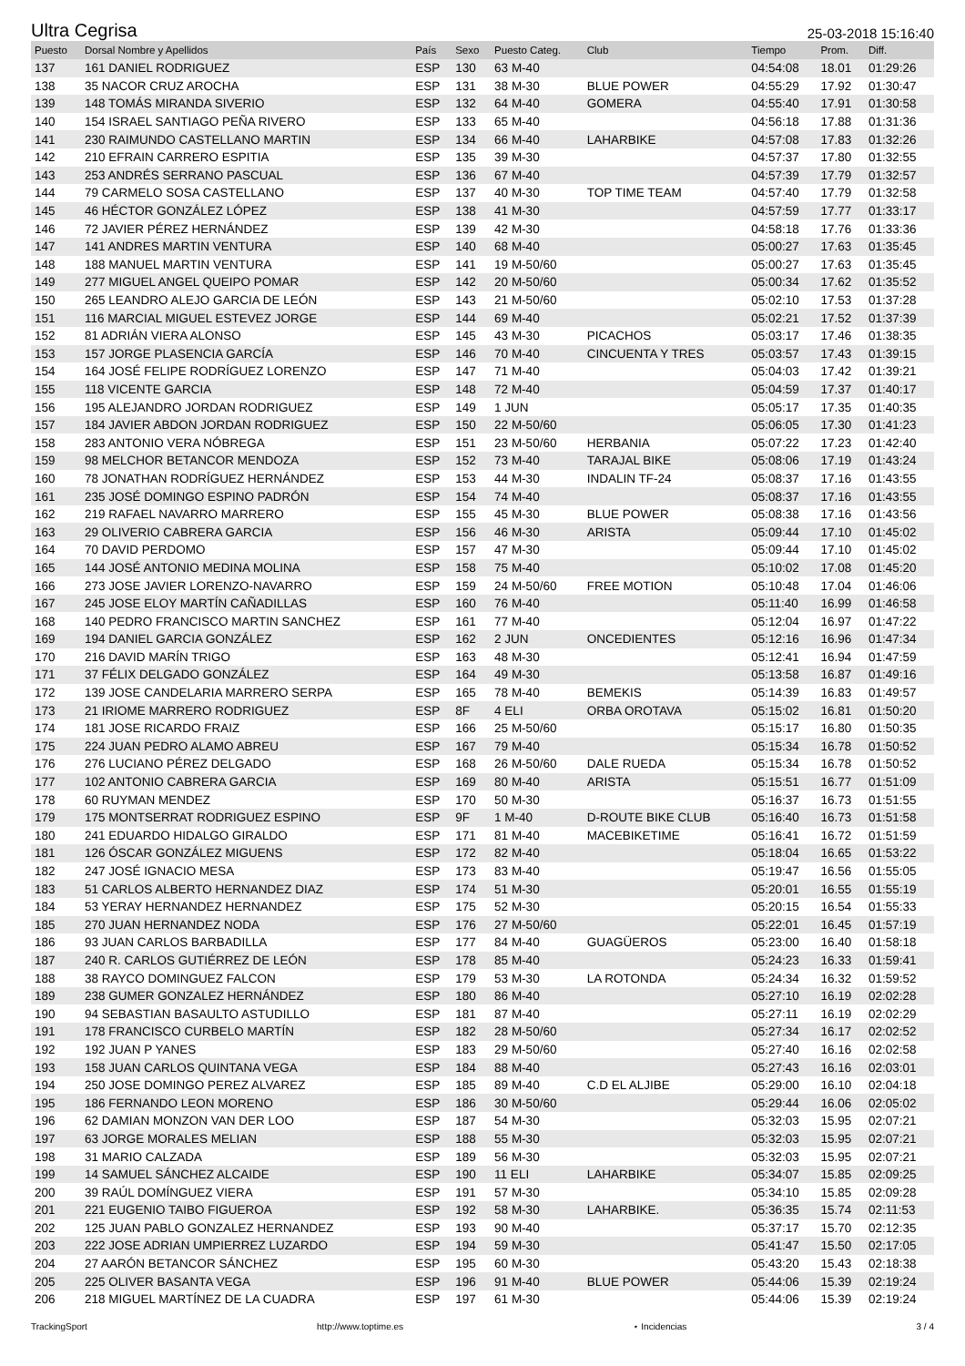Ultra Cegrisa
25-03-2018 15:16:40
| Puesto | Dorsal Nombre y Apellidos | País | Sexo | Puesto Categ. | Club | Tiempo | Prom. | Diff. |
| --- | --- | --- | --- | --- | --- | --- | --- | --- |
| 137 | 161 DANIEL RODRIGUEZ | ESP | 130 | 63 M-40 | | 04:54:08 | 18.01 | 01:29:26 |
| 138 | 35 NACOR CRUZ AROCHA | ESP | 131 | 38 M-30 | BLUE POWER | 04:55:29 | 17.92 | 01:30:47 |
| 139 | 148 TOMÁS MIRANDA SIVERIO | ESP | 132 | 64 M-40 | GOMERA | 04:55:40 | 17.91 | 01:30:58 |
| 140 | 154 ISRAEL SANTIAGO PEÑA RIVERO | ESP | 133 | 65 M-40 | | 04:56:18 | 17.88 | 01:31:36 |
| 141 | 230 RAIMUNDO CASTELLANO MARTIN | ESP | 134 | 66 M-40 | LAHARBIKE | 04:57:08 | 17.83 | 01:32:26 |
| 142 | 210 EFRAIN CARRERO ESPITIA | ESP | 135 | 39 M-30 | | 04:57:37 | 17.80 | 01:32:55 |
| 143 | 253 ANDRÉS SERRANO PASCUAL | ESP | 136 | 67 M-40 | | 04:57:39 | 17.79 | 01:32:57 |
| 144 | 79 CARMELO SOSA CASTELLANO | ESP | 137 | 40 M-30 | TOP TIME TEAM | 04:57:40 | 17.79 | 01:32:58 |
| 145 | 46 HÉCTOR GONZÁLEZ LÓPEZ | ESP | 138 | 41 M-30 | | 04:57:59 | 17.77 | 01:33:17 |
| 146 | 72 JAVIER PÉREZ HERNÁNDEZ | ESP | 139 | 42 M-30 | | 04:58:18 | 17.76 | 01:33:36 |
| 147 | 141 ANDRES MARTIN VENTURA | ESP | 140 | 68 M-40 | | 05:00:27 | 17.63 | 01:35:45 |
| 148 | 188 MANUEL MARTIN VENTURA | ESP | 141 | 19 M-50/60 | | 05:00:27 | 17.63 | 01:35:45 |
| 149 | 277 MIGUEL ANGEL QUEIPO POMAR | ESP | 142 | 20 M-50/60 | | 05:00:34 | 17.62 | 01:35:52 |
| 150 | 265 LEANDRO ALEJO GARCIA DE LEÓN | ESP | 143 | 21 M-50/60 | | 05:02:10 | 17.53 | 01:37:28 |
| 151 | 116 MARCIAL MIGUEL ESTEVEZ JORGE | ESP | 144 | 69 M-40 | | 05:02:21 | 17.52 | 01:37:39 |
| 152 | 81 ADRIÁN VIERA ALONSO | ESP | 145 | 43 M-30 | PICACHOS | 05:03:17 | 17.46 | 01:38:35 |
| 153 | 157 JORGE PLASENCIA GARCÍA | ESP | 146 | 70 M-40 | CINCUENTA Y TRES | 05:03:57 | 17.43 | 01:39:15 |
| 154 | 164 JOSÉ FELIPE RODRÍGUEZ LORENZO | ESP | 147 | 71 M-40 | | 05:04:03 | 17.42 | 01:39:21 |
| 155 | 118 VICENTE GARCIA | ESP | 148 | 72 M-40 | | 05:04:59 | 17.37 | 01:40:17 |
| 156 | 195 ALEJANDRO JORDAN RODRIGUEZ | ESP | 149 | 1 JUN | | 05:05:17 | 17.35 | 01:40:35 |
| 157 | 184 JAVIER ABDON JORDAN RODRIGUEZ | ESP | 150 | 22 M-50/60 | | 05:06:05 | 17.30 | 01:41:23 |
| 158 | 283 ANTONIO VERA NÓBREGA | ESP | 151 | 23 M-50/60 | HERBANIA | 05:07:22 | 17.23 | 01:42:40 |
| 159 | 98 MELCHOR BETANCOR MENDOZA | ESP | 152 | 73 M-40 | TARAJAL BIKE | 05:08:06 | 17.19 | 01:43:24 |
| 160 | 78 JONATHAN RODRÍGUEZ HERNÁNDEZ | ESP | 153 | 44 M-30 | INDALIN TF-24 | 05:08:37 | 17.16 | 01:43:55 |
| 161 | 235 JOSÉ DOMINGO ESPINO PADRÓN | ESP | 154 | 74 M-40 | | 05:08:37 | 17.16 | 01:43:55 |
| 162 | 219 RAFAEL NAVARRO MARRERO | ESP | 155 | 45 M-30 | BLUE POWER | 05:08:38 | 17.16 | 01:43:56 |
| 163 | 29 OLIVERIO CABRERA GARCIA | ESP | 156 | 46 M-30 | ARISTA | 05:09:44 | 17.10 | 01:45:02 |
| 164 | 70 DAVID PERDOMO | ESP | 157 | 47 M-30 | | 05:09:44 | 17.10 | 01:45:02 |
| 165 | 144 JOSÉ ANTONIO MEDINA MOLINA | ESP | 158 | 75 M-40 | | 05:10:02 | 17.08 | 01:45:20 |
| 166 | 273 JOSE JAVIER LORENZO-NAVARRO | ESP | 159 | 24 M-50/60 | FREE MOTION | 05:10:48 | 17.04 | 01:46:06 |
| 167 | 245 JOSE ELOY MARTÍN CAÑADILLAS | ESP | 160 | 76 M-40 | | 05:11:40 | 16.99 | 01:46:58 |
| 168 | 140 PEDRO FRANCISCO MARTIN SANCHEZ | ESP | 161 | 77 M-40 | | 05:12:04 | 16.97 | 01:47:22 |
| 169 | 194 DANIEL GARCIA GONZÁLEZ | ESP | 162 | 2 JUN | ONCEDIENTES | 05:12:16 | 16.96 | 01:47:34 |
| 170 | 216 DAVID MARÍN TRIGO | ESP | 163 | 48 M-30 | | 05:12:41 | 16.94 | 01:47:59 |
| 171 | 37 FÉLIX DELGADO GONZÁLEZ | ESP | 164 | 49 M-30 | | 05:13:58 | 16.87 | 01:49:16 |
| 172 | 139 JOSE CANDELARIA MARRERO SERPA | ESP | 165 | 78 M-40 | BEMEKIS | 05:14:39 | 16.83 | 01:49:57 |
| 173 | 21 IRIOME MARRERO RODRIGUEZ | ESP | 8F | 4 ELI | ORBA OROTAVA | 05:15:02 | 16.81 | 01:50:20 |
| 174 | 181 JOSE RICARDO FRAIZ | ESP | 166 | 25 M-50/60 | | 05:15:17 | 16.80 | 01:50:35 |
| 175 | 224 JUAN PEDRO ALAMO ABREU | ESP | 167 | 79 M-40 | | 05:15:34 | 16.78 | 01:50:52 |
| 176 | 276 LUCIANO PÉREZ DELGADO | ESP | 168 | 26 M-50/60 | DALE RUEDA | 05:15:34 | 16.78 | 01:50:52 |
| 177 | 102 ANTONIO CABRERA GARCIA | ESP | 169 | 80 M-40 | ARISTA | 05:15:51 | 16.77 | 01:51:09 |
| 178 | 60 RUYMAN MENDEZ | ESP | 170 | 50 M-30 | | 05:16:37 | 16.73 | 01:51:55 |
| 179 | 175 MONTSERRAT RODRIGUEZ ESPINO | ESP | 9F | 1 M-40 | D-ROUTE BIKE CLUB | 05:16:40 | 16.73 | 01:51:58 |
| 180 | 241 EDUARDO HIDALGO GIRALDO | ESP | 171 | 81 M-40 | MACEBIKETIME | 05:16:41 | 16.72 | 01:51:59 |
| 181 | 126 ÓSCAR GONZÁLEZ MIGUENS | ESP | 172 | 82 M-40 | | 05:18:04 | 16.65 | 01:53:22 |
| 182 | 247 JOSÉ IGNACIO MESA | ESP | 173 | 83 M-40 | | 05:19:47 | 16.56 | 01:55:05 |
| 183 | 51 CARLOS ALBERTO HERNANDEZ DIAZ | ESP | 174 | 51 M-30 | | 05:20:01 | 16.55 | 01:55:19 |
| 184 | 53 YERAY HERNANDEZ HERNANDEZ | ESP | 175 | 52 M-30 | | 05:20:15 | 16.54 | 01:55:33 |
| 185 | 270 JUAN HERNANDEZ NODA | ESP | 176 | 27 M-50/60 | | 05:22:01 | 16.45 | 01:57:19 |
| 186 | 93 JUAN CARLOS BARBADILLA | ESP | 177 | 84 M-40 | GUAGÜEROS | 05:23:00 | 16.40 | 01:58:18 |
| 187 | 240 R. CARLOS GUTIÉRREZ DE LEÓN | ESP | 178 | 85 M-40 | | 05:24:23 | 16.33 | 01:59:41 |
| 188 | 38 RAYCO DOMINGUEZ FALCON | ESP | 179 | 53 M-30 | LA ROTONDA | 05:24:34 | 16.32 | 01:59:52 |
| 189 | 238 GUMER GONZALEZ HERNÁNDEZ | ESP | 180 | 86 M-40 | | 05:27:10 | 16.19 | 02:02:28 |
| 190 | 94 SEBASTIAN BASAULTO ASTUDILLO | ESP | 181 | 87 M-40 | | 05:27:11 | 16.19 | 02:02:29 |
| 191 | 178 FRANCISCO CURBELO MARTÍN | ESP | 182 | 28 M-50/60 | | 05:27:34 | 16.17 | 02:02:52 |
| 192 | 192 JUAN P YANES | ESP | 183 | 29 M-50/60 | | 05:27:40 | 16.16 | 02:02:58 |
| 193 | 158 JUAN CARLOS QUINTANA VEGA | ESP | 184 | 88 M-40 | | 05:27:43 | 16.16 | 02:03:01 |
| 194 | 250 JOSE DOMINGO PEREZ ALVAREZ | ESP | 185 | 89 M-40 | C.D EL ALJIBE | 05:29:00 | 16.10 | 02:04:18 |
| 195 | 186 FERNANDO LEON MORENO | ESP | 186 | 30 M-50/60 | | 05:29:44 | 16.06 | 02:05:02 |
| 196 | 62 DAMIAN MONZON VAN DER LOO | ESP | 187 | 54 M-30 | | 05:32:03 | 15.95 | 02:07:21 |
| 197 | 63 JORGE MORALES MELIAN | ESP | 188 | 55 M-30 | | 05:32:03 | 15.95 | 02:07:21 |
| 198 | 31 MARIO CALZADA | ESP | 189 | 56 M-30 | | 05:32:03 | 15.95 | 02:07:21 |
| 199 | 14 SAMUEL SÁNCHEZ ALCAIDE | ESP | 190 | 11 ELI | LAHARBIKE | 05:34:07 | 15.85 | 02:09:25 |
| 200 | 39 RAÚL DOMÍNGUEZ VIERA | ESP | 191 | 57 M-30 | | 05:34:10 | 15.85 | 02:09:28 |
| 201 | 221 EUGENIO TAIBO FIGUEROA | ESP | 192 | 58 M-30 | LAHARBIKE. | 05:36:35 | 15.74 | 02:11:53 |
| 202 | 125 JUAN PABLO GONZALEZ HERNANDEZ | ESP | 193 | 90 M-40 | | 05:37:17 | 15.70 | 02:12:35 |
| 203 | 222 JOSE ADRIAN UMPIERREZ LUZARDO | ESP | 194 | 59 M-30 | | 05:41:47 | 15.50 | 02:17:05 |
| 204 | 27 AARÓN BETANCOR SÁNCHEZ | ESP | 195 | 60 M-30 | | 05:43:20 | 15.43 | 02:18:38 |
| 205 | 225 OLIVER BASANTA VEGA | ESP | 196 | 91 M-40 | BLUE POWER | 05:44:06 | 15.39 | 02:19:24 |
| 206 | 218 MIGUEL MARTÍNEZ DE LA CUADRA | ESP | 197 | 61 M-30 | | 05:44:06 | 15.39 | 02:19:24 |
TrackingSport http://www.toptime.es ⋆ Incidencias 3 / 4